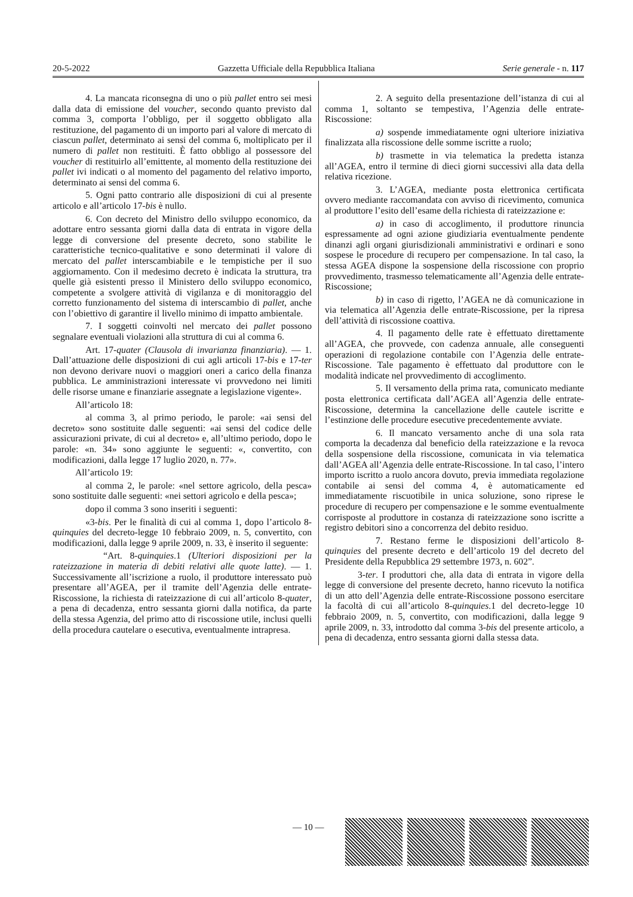20-5-2022 Gazzetta Ufficiale della Repubblica Italiana Serie generale - n. 117
4. La mancata riconsegna di uno o più pallet entro sei mesi dalla data di emissione del voucher, secondo quanto previsto dal comma 3, comporta l’obbligo, per il soggetto obbligato alla restituzione, del pagamento di un importo pari al valore di mercato di ciascun pallet, determinato ai sensi del comma 6, moltiplicato per il numero di pallet non restituiti. È fatto obbligo al possessore del voucher di restituirlo all’emittente, al momento della restituzione dei pallet ivi indicati o al momento del pagamento del relativo importo, determinato ai sensi del comma 6.
5. Ogni patto contrario alle disposizioni di cui al presente articolo e all’articolo 17-bis è nullo.
6. Con decreto del Ministro dello sviluppo economico, da adottare entro sessanta giorni dalla data di entrata in vigore della legge di conversione del presente decreto, sono stabilite le caratteristiche tecnico-qualitative e sono determinati il valore di mercato del pallet interscambiabile e le tempistiche per il suo aggiornamento. Con il medesimo decreto è indicata la struttura, tra quelle già esistenti presso il Ministero dello sviluppo economico, competente a svolgere attività di vigilanza e di monitoraggio del corretto funzionamento del sistema di interscambio di pallet, anche con l’obiettivo di garantire il livello minimo di impatto ambientale.
7. I soggetti coinvolti nel mercato dei pallet possono segnalare eventuali violazioni alla struttura di cui al comma 6.
Art. 17-quater (Clausola di invarianza finanziaria). — 1. Dall’attuazione delle disposizioni di cui agli articoli 17-bis e 17-ter non devono derivare nuovi o maggiori oneri a carico della finanza pubblica. Le amministrazioni interessate vi provvedono nei limiti delle risorse umane e finanziarie assegnate a legislazione vigente».
All’articolo 18:
al comma 3, al primo periodo, le parole: «ai sensi del decreto» sono sostituite dalle seguenti: «ai sensi del codice delle assicurazioni private, di cui al decreto» e, all’ultimo periodo, dopo le parole: «n. 34» sono aggiunte le seguenti: «, convertito, con modificazioni, dalla legge 17 luglio 2020, n. 77».
All’articolo 19:
al comma 2, le parole: «nel settore agricolo, della pesca» sono sostituite dalle seguenti: «nei settori agricolo e della pesca»;
dopo il comma 3 sono inseriti i seguenti:
«3-bis. Per le finalità di cui al comma 1, dopo l’articolo 8-quinquies del decreto-legge 10 febbraio 2009, n. 5, convertito, con modificazioni, dalla legge 9 aprile 2009, n. 33, è inserito il seguente:
“Art. 8-quinquies.1 (Ulteriori disposizioni per la rateizzazione in materia di debiti relativi alle quote latte). — 1. Successivamente all’iscrizione a ruolo, il produttore interessato può presentare all’AGEA, per il tramite dell’Agenzia delle entrate-Riscossione, la richiesta di rateizzazione di cui all’articolo 8-quater, a pena di decadenza, entro sessanta giorni dalla notifica, da parte della stessa Agenzia, del primo atto di riscossione utile, inclusi quelli della procedura cautelare o esecutiva, eventualmente intrapresa.
2. A seguito della presentazione dell’istanza di cui al comma 1, soltanto se tempestiva, l’Agenzia delle entrate-Riscossione:
a) sospende immediatamente ogni ulteriore iniziativa finalizzata alla riscossione delle somme iscritte a ruolo;
b) trasmette in via telematica la predetta istanza all’AGEA, entro il termine di dieci giorni successivi alla data della relativa ricezione.
3. L’AGEA, mediante posta elettronica certificata ovvero mediante raccomandata con avviso di ricevimento, comunica al produttore l’esito dell’esame della richiesta di rateizzazione e:
a) in caso di accoglimento, il produttore rinuncia espressamente ad ogni azione giudiziaria eventualmente pendente dinanzi agli organi giurisdizionali amministrativi e ordinari e sono sospese le procedure di recupero per compensazione. In tal caso, la stessa AGEA dispone la sospensione della riscossione con proprio provvedimento, trasmesso telematicamente all’Agenzia delle entrate-Riscossione;
b) in caso di rigetto, l’AGEA ne dà comunicazione in via telematica all’Agenzia delle entrate-Riscossione, per la ripresa dell’attività di riscossione coattiva.
4. Il pagamento delle rate è effettuato direttamente all’AGEA, che provvede, con cadenza annuale, alle conseguenti operazioni di regolazione contabile con l’Agenzia delle entrate-Riscossione. Tale pagamento è effettuato dal produttore con le modalità indicate nel provvedimento di accoglimento.
5. Il versamento della prima rata, comunicato mediante posta elettronica certificata dall’AGEA all’Agenzia delle entrate-Riscossione, determina la cancellazione delle cautele iscritte e l’estinzione delle procedure esecutive precedentemente avviate.
6. Il mancato versamento anche di una sola rata comporta la decadenza dal beneficio della rateizzazione e la revoca della sospensione della riscossione, comunicata in via telematica dall’AGEA all’Agenzia delle entrate-Riscossione. In tal caso, l’intero importo iscritto a ruolo ancora dovuto, previa immediata regolazione contabile ai sensi del comma 4, è automaticamente ed immediatamente riscuotibile in unica soluzione, sono riprese le procedure di recupero per compensazione e le somme eventualmente corrisposte al produttore in costanza di rateizzazione sono iscritte a registro debitori sino a concorrenza del debito residuo.
7. Restano ferme le disposizioni dell’articolo 8-quinquies del presente decreto e dell’articolo 19 del decreto del Presidente della Repubblica 29 settembre 1973, n. 602”.
3-ter. I produttori che, alla data di entrata in vigore della legge di conversione del presente decreto, hanno ricevuto la notifica di un atto dell’Agenzia delle entrate-Riscossione possono esercitare la facoltà di cui all’articolo 8-quinquies.1 del decreto-legge 10 febbraio 2009, n. 5, convertito, con modificazioni, dalla legge 9 aprile 2009, n. 33, introdotto dal comma 3-bis del presente articolo, a pena di decadenza, entro sessanta giorni dalla stessa data.
— 10 —